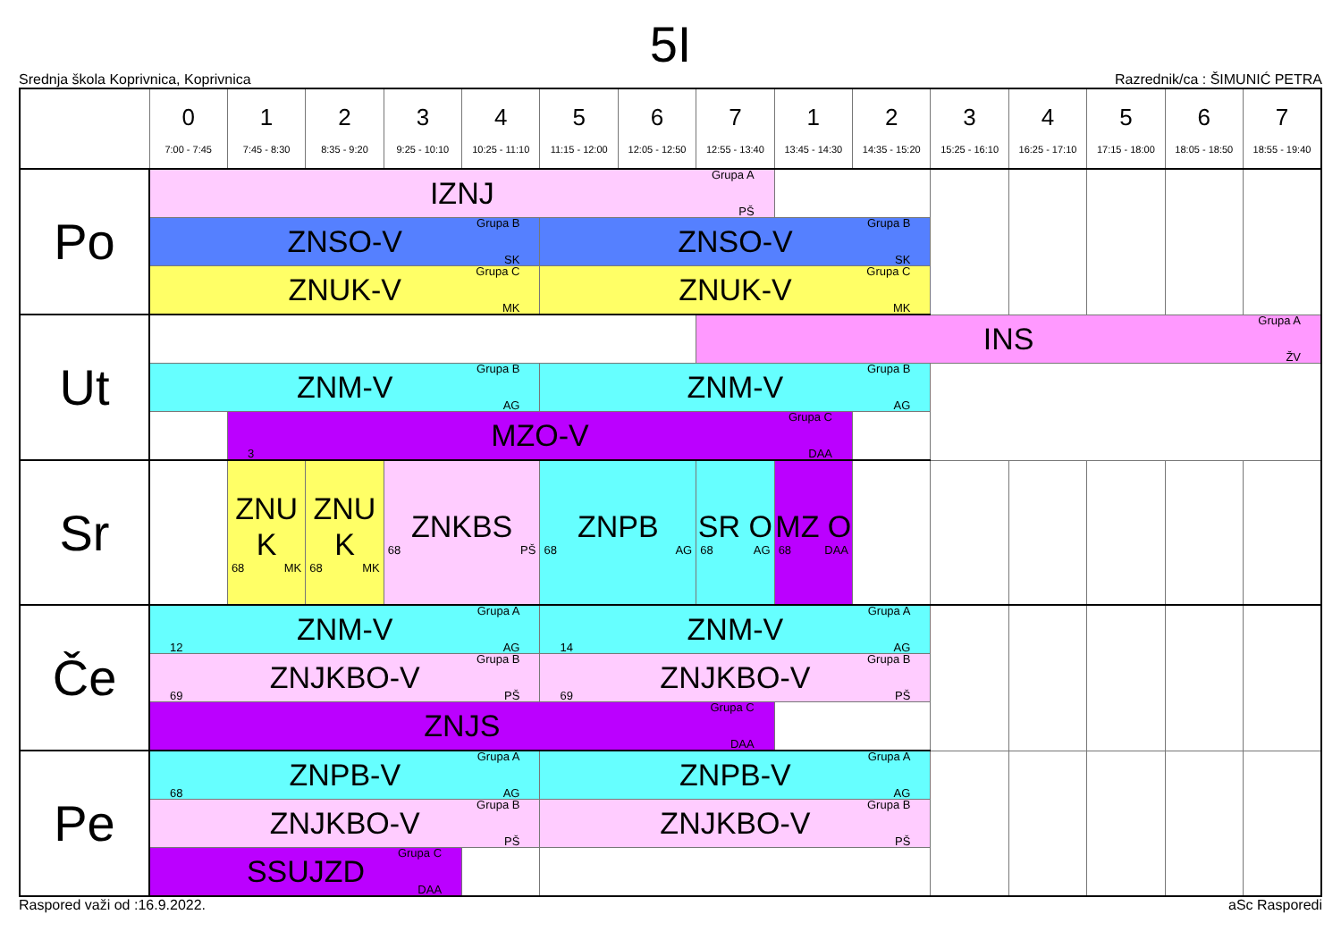5I
Srednja škola Koprivnica, Koprivnica Razrednik/ca : ŠIMUNIĆ PETRA
| | 0 7:00 - 7:45 | 1 7:45 - 8:30 | 2 8:35 - 9:20 | 3 9:25 - 10:10 | 4 10:25 - 11:10 | 5 11:15 - 12:00 | 6 12:05 - 12:50 | 7 12:55 - 13:40 | 1 13:45 - 14:30 | 2 14:35 - 15:20 | 3 15:25 - 16:10 | 4 16:25 - 17:10 | 5 17:15 - 18:00 | 6 18:05 - 18:50 | 7 18:55 - 19:40 |
| --- | --- | --- | --- | --- | --- | --- | --- | --- | --- | --- | --- | --- | --- | --- | --- |
| Po | Grupa A IZNJ PŠ | | | | | | | | | | | | | | |
| | Grupa B ZNSO-V SK | | | | | Grupa B ZNSO-V SK | | | | | | | | | |
| | Grupa C ZNUK-V MK | | | | | Grupa C ZNUK-V MK | | | | | | | | | |
| Ut | | | | | | | | Grupa A INS ŽV | | | | | | | |
| | Grupa B ZNM-V AG | | | | | Grupa B ZNM-V AG | | | | | | | | | |
| | | Grupa C MZO-V 3 DAA | | | | | | | | | | | | | |
| Sr | | ZNU K 68 MK | ZNU K 68 MK | ZNKBS 68 PŠ | | ZNPB 68 AG | | SR O 68 AG | MZ O 68 DAA | | | | | | |
| Če | Grupa A ZNM-V 12 AG | | | | | Grupa A ZNM-V 14 AG | | | | | | | | | |
| | Grupa B ZNJKBO-V 69 PŠ | | | | | Grupa B ZNJKBO-V 69 PŠ | | | | | | | | | |
| | Grupa C ZNJS DAA | | | | | | | | | | | | | | |
| Pe | Grupa A ZNPB-V 68 AG | | | | | Grupa A ZNPB-V AG | | | | | | | | | |
| | Grupa B ZNJKBO-V PŠ | | | | | Grupa B ZNJKBO-V PŠ | | | | | | | | | |
| | Grupa C SSUJZD DAA | | | | | | | | | | | | | | |
Raspored važi od :16.9.2022. aSc Rasporedi